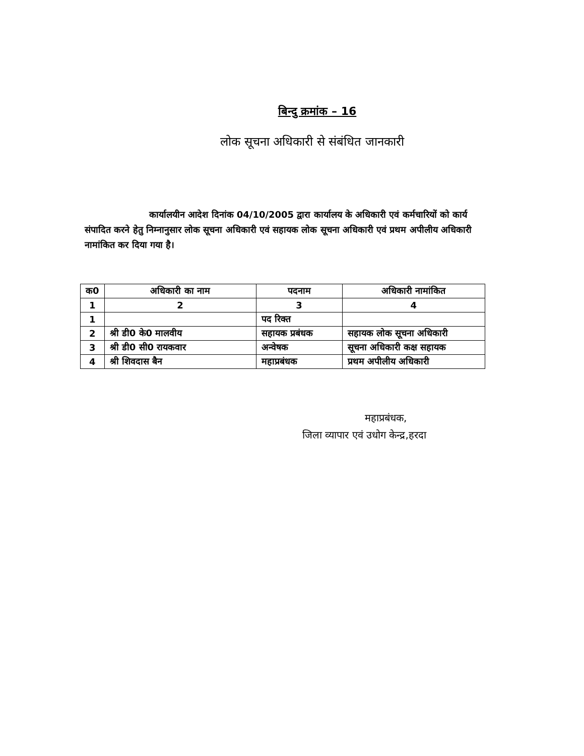बिन्दु क्रमांक – 16
लोक सूचना अधिकारी से संबंधित जानकारी
कार्यालयीन आदेश दिनांक 04/10/2005 द्वारा कार्यालय के अधिकारी एवं कर्मचारियों को कार्य संपादित करने हेतु निम्नानुसार लोक सूचना अधिकारी एवं सहायक लोक सूचना अधिकारी एवं प्रथम अपीलीय अधिकारी नामांकित कर दिया गया है।
| क0 | अधिकारी का नाम | पदनाम | अधिकारी नामांकित |
| --- | --- | --- | --- |
| 1 | 2 | 3 | 4 |
| 1 | | पद रिक्त | |
| 2 | श्री डी0 के0 मालवीय | सहायक प्रबंधक | सहायक लोक सूचना अधिकारी |
| 3 | श्री डी0 सी0 रायकवार | अन्वेषक | सूचना अधिकारी कक्ष सहायक |
| 4 | श्री शिवदास बैन | महाप्रबंधक | प्रथम अपीलीय अधिकारी |
महाप्रबंधक,
जिला व्यापार एवं उधोग केन्द्र,हरदा